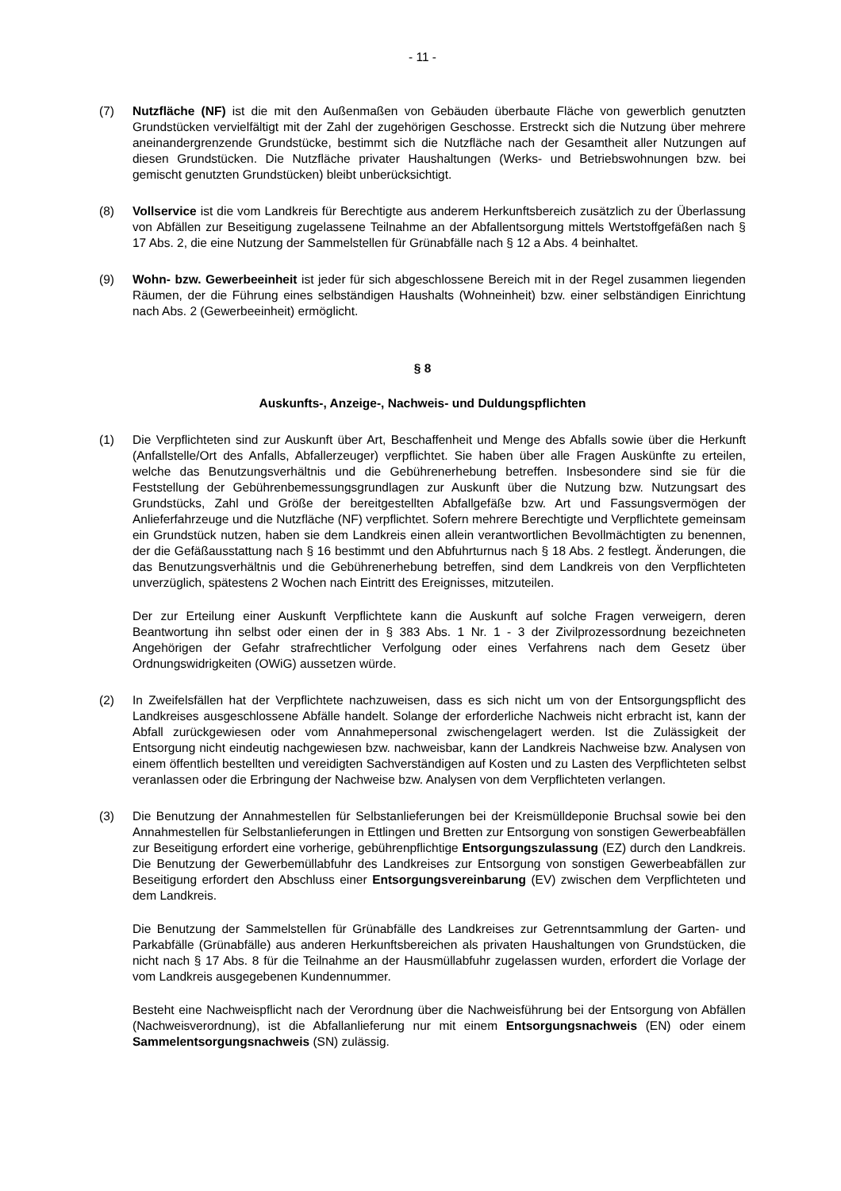- 11 -
(7) Nutzfläche (NF) ist die mit den Außenmaßen von Gebäuden überbaute Fläche von gewerblich genutzten Grundstücken vervielfältigt mit der Zahl der zugehörigen Geschosse. Erstreckt sich die Nutzung über mehrere aneinandergrenzende Grundstücke, bestimmt sich die Nutzfläche nach der Gesamtheit aller Nutzungen auf diesen Grundstücken. Die Nutzfläche privater Haushaltungen (Werks- und Betriebswohnungen bzw. bei gemischt genutzten Grundstücken) bleibt unberücksichtigt.
(8) Vollservice ist die vom Landkreis für Berechtigte aus anderem Herkunftsbereich zusätzlich zu der Überlassung von Abfällen zur Beseitigung zugelassene Teilnahme an der Abfallentsorgung mittels Wertstoffgefäßen nach § 17 Abs. 2, die eine Nutzung der Sammelstellen für Grünabfälle nach § 12 a Abs. 4 beinhaltet.
(9) Wohn- bzw. Gewerbeeinheit ist jeder für sich abgeschlossene Bereich mit in der Regel zusammen liegenden Räumen, der die Führung eines selbständigen Haushalts (Wohneinheit) bzw. einer selbständigen Einrichtung nach Abs. 2 (Gewerbeeinheit) ermöglicht.
§ 8
Auskunfts-, Anzeige-, Nachweis- und Duldungspflichten
(1) Die Verpflichteten sind zur Auskunft über Art, Beschaffenheit und Menge des Abfalls sowie über die Herkunft (Anfallstelle/Ort des Anfalls, Abfallerzeuger) verpflichtet. Sie haben über alle Fragen Auskünfte zu erteilen, welche das Benutzungsverhältnis und die Gebührenerhebung betreffen. Insbesondere sind sie für die Feststellung der Gebührenbemessungsgrundlagen zur Auskunft über die Nutzung bzw. Nutzungsart des Grundstücks, Zahl und Größe der bereitgestellten Abfallgefäße bzw. Art und Fassungsvermögen der Anlieferfahrzeuge und die Nutzfläche (NF) verpflichtet. Sofern mehrere Berechtigte und Verpflichtete gemeinsam ein Grundstück nutzen, haben sie dem Landkreis einen allein verantwortlichen Bevollmächtigten zu benennen, der die Gefäßausstattung nach § 16 bestimmt und den Abfuhrturnus nach § 18 Abs. 2 festlegt. Änderungen, die das Benutzungsverhältnis und die Gebührenerhebung betreffen, sind dem Landkreis von den Verpflichteten unverzüglich, spätestens 2 Wochen nach Eintritt des Ereignisses, mitzuteilen.
Der zur Erteilung einer Auskunft Verpflichtete kann die Auskunft auf solche Fragen verweigern, deren Beantwortung ihn selbst oder einen der in § 383 Abs. 1 Nr. 1 - 3 der Zivilprozessordnung bezeichneten Angehörigen der Gefahr strafrechtlicher Verfolgung oder eines Verfahrens nach dem Gesetz über Ordnungswidrigkeiten (OWiG) aussetzen würde.
(2) In Zweifelsfällen hat der Verpflichtete nachzuweisen, dass es sich nicht um von der Entsorgungspflicht des Landkreises ausgeschlossene Abfälle handelt. Solange der erforderliche Nachweis nicht erbracht ist, kann der Abfall zurückgewiesen oder vom Annahmepersonal zwischengelagert werden. Ist die Zulässigkeit der Entsorgung nicht eindeutig nachgewiesen bzw. nachweisbar, kann der Landkreis Nachweise bzw. Analysen von einem öffentlich bestellten und vereidigten Sachverständigen auf Kosten und zu Lasten des Verpflichteten selbst veranlassen oder die Erbringung der Nachweise bzw. Analysen von dem Verpflichteten verlangen.
(3) Die Benutzung der Annahmestellen für Selbstanlieferungen bei der Kreismülldeponie Bruchsal sowie bei den Annahmestellen für Selbstanlieferungen in Ettlingen und Bretten zur Entsorgung von sonstigen Gewerbeabfällen zur Beseitigung erfordert eine vorherige, gebührenpflichtige Entsorgungszulassung (EZ) durch den Landkreis. Die Benutzung der Gewerbemüllabfuhr des Landkreises zur Entsorgung von sonstigen Gewerbeabfällen zur Beseitigung erfordert den Abschluss einer Entsorgungsvereinbarung (EV) zwischen dem Verpflichteten und dem Landkreis.
Die Benutzung der Sammelstellen für Grünabfälle des Landkreises zur Getrenntsammlung der Garten- und Parkabfälle (Grünabfälle) aus anderen Herkunftsbereichen als privaten Haushaltungen von Grundstücken, die nicht nach § 17 Abs. 8 für die Teilnahme an der Hausmüllabfuhr zugelassen wurden, erfordert die Vorlage der vom Landkreis ausgegebenen Kundennummer.
Besteht eine Nachweispflicht nach der Verordnung über die Nachweisführung bei der Entsorgung von Abfällen (Nachweisverordnung), ist die Abfallanlieferung nur mit einem Entsorgungsnachweis (EN) oder einem Sammelentsorgungsnachweis (SN) zulässig.